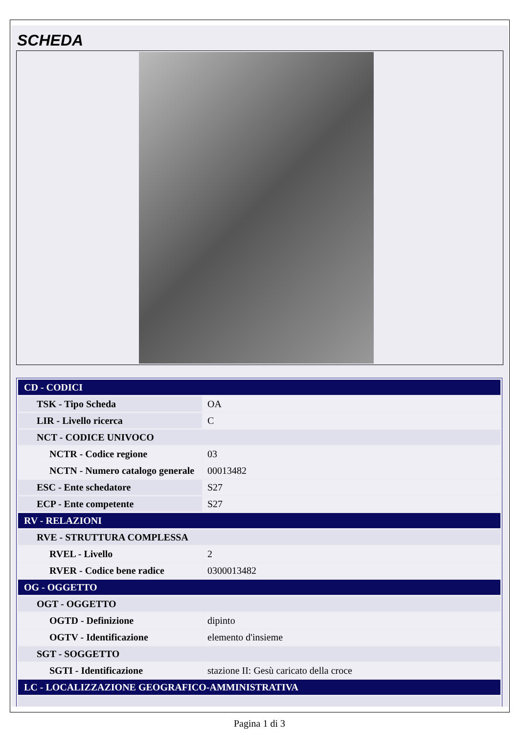SCHEDA
| CD - CODICI | |
| TSK - Tipo Scheda | OA |
| LIR - Livello ricerca | C |
| NCT - CODICE UNIVOCO | |
| NCTR - Codice regione | 03 |
| NCTN - Numero catalogo generale | 00013482 |
| ESC - Ente schedatore | S27 |
| ECP - Ente competente | S27 |
| RV - RELAZIONI | |
| RVE - STRUTTURA COMPLESSA | |
| RVEL - Livello | 2 |
| RVER - Codice bene radice | 0300013482 |
| OG - OGGETTO | |
| OGT - OGGETTO | |
| OGTD - Definizione | dipinto |
| OGTV - Identificazione | elemento d'insieme |
| SGT - SOGGETTO | |
| SGTI - Identificazione | stazione II: Gesù caricato della croce |
| LC - LOCALIZZAZIONE GEOGRAFICO-AMMINISTRATIVA | |
Pagina 1 di 3